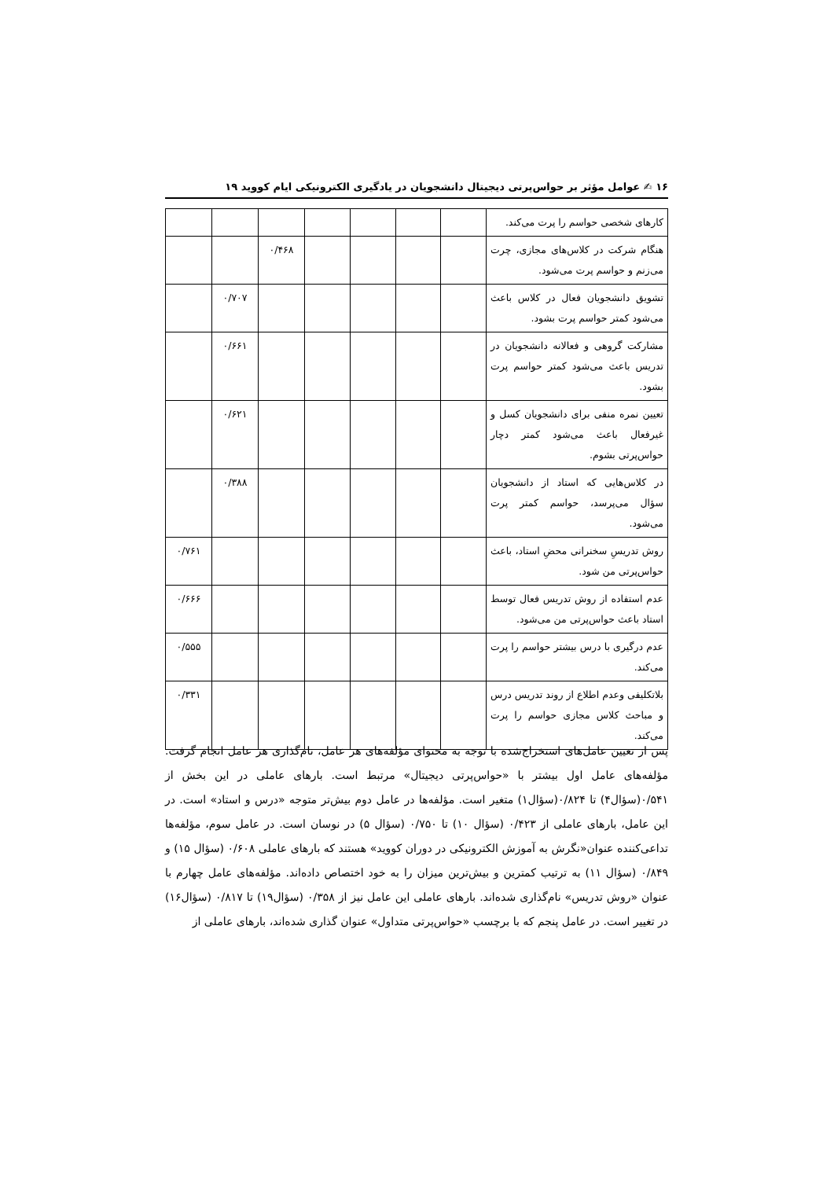۱۶ ✍ عوامل مؤثر بر حواس‌پرتی دیجیتال دانشجویان در یادگیری الکترونیکی ایام کووید ۱۹
| کارهای شخصی حواسم را پرت می‌کند. | | | | | | | |
| هنگام شرکت در کلاس‌های مجازی، چرت می‌زنم و حواسم پرت می‌شود. | | | | | ۰/۴۶۸ | | |
| تشویق دانشجویان فعال در کلاس باعث می‌شود کمتر حواسم پرت بشود. | | | | | | ۰/۷۰۷ | |
| مشارکت گروهی و فعالانه دانشجویان در تدریس باعث می‌شود کمتر حواسم پرت بشود. | | | | | | ۰/۶۶۱ | |
| تعیین نمره منفی برای دانشجویان کسل و غیرفعال باعث می‌شود کمتر دچار حواس‌پرتی بشوم. | | | | | | ۰/۶۲۱ | |
| در کلاس‌هایی که استاد از دانشجویان سؤال می‌پرسد، حواسم کمتر پرت می‌شود. | | | | | | ۰/۳۸۸ | |
| روش تدریسِ سخنرانی محضِ استاد، باعث حواس‌پرتی من شود. | | | | | | | ۰/۷۶۱ |
| عدم استفاده از روش تدریس فعال توسط استاد باعث حواس‌پرتی من می‌شود. | | | | | | | ۰/۶۶۶ |
| عدم درگیری با درس بیشتر حواسم را پرت می‌کند. | | | | | | | ۰/۵۵۵ |
| بلاتکلیفی وعدم اطلاع از روند تدریس درس و مباحث کلاس مجازی حواسم را پرت می‌کند. | | | | | | | ۰/۳۳۱ |
پس از تعیین عامل‌های استخراج‌شده با توجه به محتوای مؤلفه‌های هر عامل، نام‌گذاری هر عامل انجام گرفت. مؤلفه‌های عامل اول بیشتر با «حواس‌پرتی دیجیتال» مرتبط است. بارهای عاملی در این بخش از ۰/۵۴۱(سؤال۴) تا ۰/۸۲۴(سؤال۱) متغیر است. مؤلفه‌ها در عامل دوم بیش‌تر متوجه «درس و استاد» است. در این عامل، بارهای عاملی از ۰/۴۲۳ (سؤال ۱۰) تا ۰/۷۵۰ (سؤال ۵) در نوسان است. در عامل سوم، مؤلفه‌ها تداعی‌کننده عنوان«نگرش به آموزش الکترونیکی در دوران کووید» هستند که بارهای عاملی ۰/۶۰۸ (سؤال ۱۵) و ۰/۸۴۹ (سؤال ۱۱) به ترتیب کمترین و بیش‌ترین میزان را به خود اختصاص داده‌اند. مؤلفه‌های عامل چهارم با عنوان «روش تدریس» نام‌گذاری شده‌اند. بارهای عاملی این عامل نیز از ۰/۳۵۸ (سؤال۱۹) تا ۰/۸۱۷ (سؤال۱۶) در تغییر است. در عامل پنجم که با برچسب «حواس‌پرتی متداول» عنوان گذاری شده‌اند، بارهای عاملی از